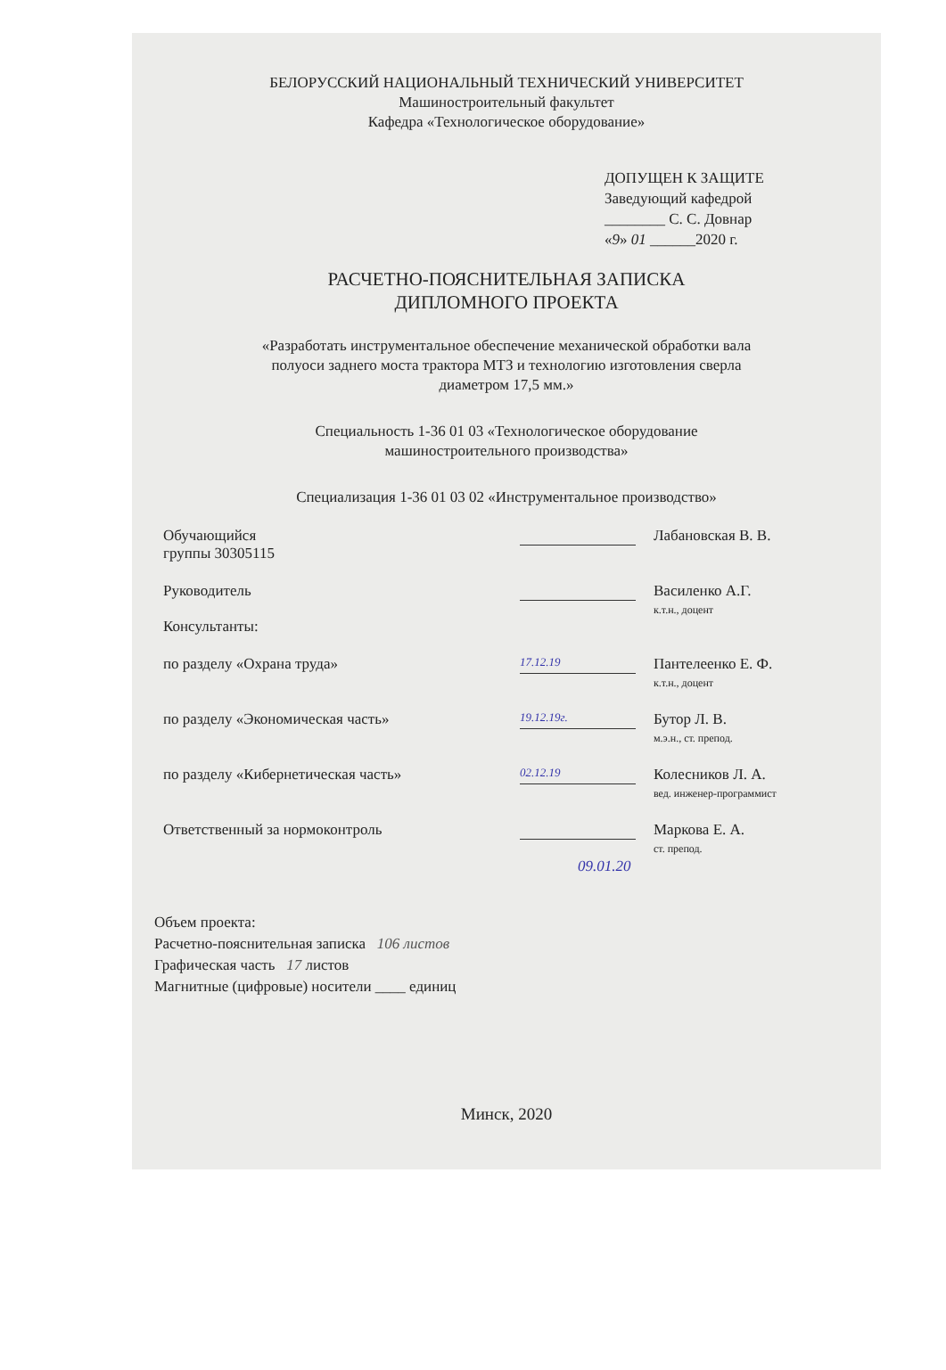БЕЛОРУССКИЙ НАЦИОНАЛЬНЫЙ ТЕХНИЧЕСКИЙ УНИВЕРСИТЕТ
Машиностроительный факультет
Кафедра «Технологическое оборудование»
ДОПУЩЕН К ЗАЩИТЕ
Заведующий кафедрой
________ С. С. Довнар
«9» 01 ______2020 г.
РАСЧЕТНО-ПОЯСНИТЕЛЬНАЯ ЗАПИСКА
ДИПЛОМНОГО ПРОЕКТА
«Разработать инструментальное обеспечение механической обработки вала
полуоси заднего моста трактора МТЗ и технологию изготовления сверла
диаметром 17,5 мм.»
Специальность 1-36 01 03 «Технологическое оборудование
машиностроительного производства»
Специализация 1-36 01 03 02 «Инструментальное производство»
Обучающийся
группы 30305115
Лабановская В. В.
Руководитель Василенко А.Г.
к.т.н., доцент
Консультанты:
по разделу «Охрана труда»
17.12.19
Пантелеенко Е. Ф.
к.т.н., доцент
по разделу «Экономическая часть»
19.12.19г.
Бутор Л. В.
м.э.н., ст. препод.
по разделу «Кибернетическая часть»
02.12.19
Колесников Л. А.
вед. инженер-программист
Ответственный за нормоконтроль Маркова Е. А.
ст. препод.
09.01.20
Объем проекта:
Расчетно-пояснительная записка 106 листов
Графическая часть 17 листов
Магнитные (цифровые) носители ____ единиц
Минск, 2020